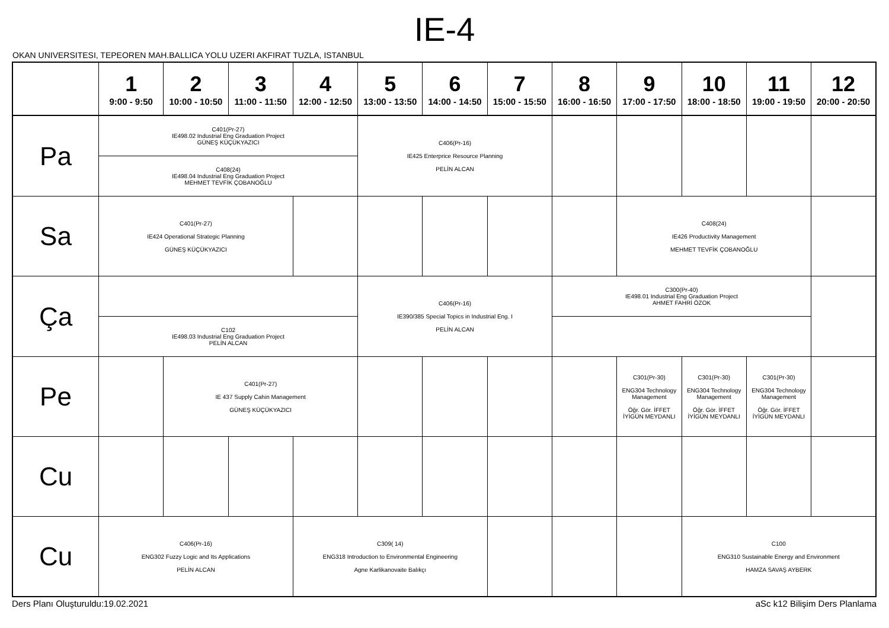IE-4
OKAN UNIVERSITESI, TEPEOREN MAH.BALLICA YOLU UZERI AKFIRAT TUZLA, ISTANBUL
| | 1 9:00 - 9:50 | 2 10:00 - 10:50 | 3 11:00 - 11:50 | 4 12:00 - 12:50 | 5 13:00 - 13:50 | 6 14:00 - 14:50 | 7 15:00 - 15:50 | 8 16:00 - 16:50 | 9 17:00 - 17:50 | 10 18:00 - 18:50 | 11 19:00 - 19:50 | 12 20:00 - 20:50 |
| --- | --- | --- | --- | --- | --- | --- | --- | --- | --- | --- | --- | --- |
| Pa | C401(Pr-27) IE498.02 Industrial Eng Graduation Project GÜNEŞ KÜÇÜKYAZICI | | | | C406(Pr-16) IE425 Enterprice Resource Planning PELİN ALCAN | | | | | | | |
| | C408(24) IE498.04 Industrial Eng Graduation Project MEHMET TEVFİK ÇOBANOĞLU | | | | | | | | | | | |
| Sa | C401(Pr-27) IE424 Operational Strategic Planning GÜNEŞ KÜÇÜKYAZICI | | | | | | | | C408(24) IE426 Productivity Management MEHMET TEVFİK ÇOBANOĞLU | | | |
| Ça | | | | | C406(Pr-16) IE390/385 Special Topics in Industrial Eng. I PELİN ALCAN | | | C300(Pr-40) IE498.01 Industrial Eng Graduation Project AHMET FAHRİ ÖZOK | | | | |
| | C102 IE498.03 Industrial Eng Graduation Project PELİN ALCAN | | | | | | | | | | | |
| Pe | | C401(Pr-27) IE 437 Supply Cahin Management GÜNEŞ KÜÇÜKYAZICI | | | | | | | C301(Pr-30) ENG304 Technology Management Öğr. Gör. İFFET İYİGÜN MEYDANLI | C301(Pr-30) ENG304 Technology Management Öğr. Gör. İFFET İYİGÜN MEYDANLI | C301(Pr-30) ENG304 Technology Management Öğr. Gör. İFFET İYİGÜN MEYDANLI | |
| Cu | | | | | | | | | | | | |
| Cu | C406(Pr-16) ENG302 Fuzzy Logic and Its Applications PELİN ALCAN | | | C309( 14) ENG318 Introduction to Environmental Engineering Agne Karlikanovaite Balıkçı | | | | | | C100 ENG310 Sustainable Energy and Environment HAMZA SAVAŞ AYBERK | | |
Ders Planı Oluşturuldu:19.02.2021 aSc k12 Bilişim Ders Planlama